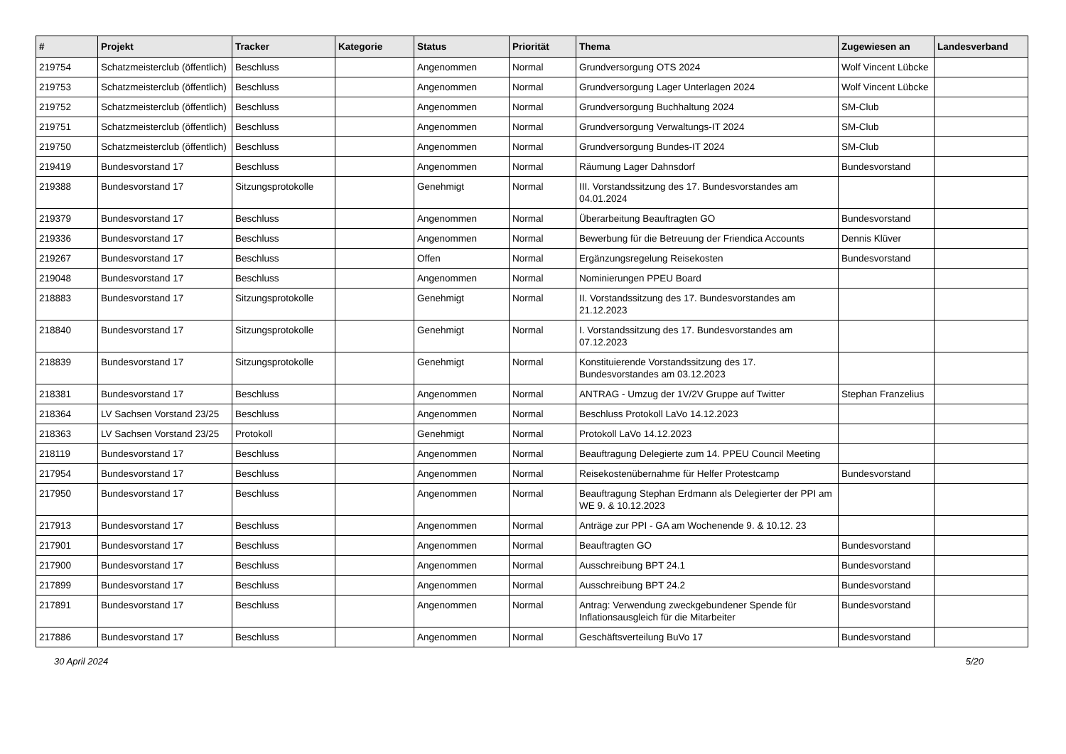| # | Projekt | Tracker | Kategorie | Status | Priorität | Thema | Zugewiesen an | Landesverband |
| --- | --- | --- | --- | --- | --- | --- | --- | --- |
| 219754 | Schatzmeisterclub (öffentlich) | Beschluss | | Angenommen | Normal | Grundversorgung OTS 2024 | Wolf Vincent Lübcke | |
| 219753 | Schatzmeisterclub (öffentlich) | Beschluss | | Angenommen | Normal | Grundversorgung Lager Unterlagen 2024 | Wolf Vincent Lübcke | |
| 219752 | Schatzmeisterclub (öffentlich) | Beschluss | | Angenommen | Normal | Grundversorgung Buchhaltung 2024 | SM-Club | |
| 219751 | Schatzmeisterclub (öffentlich) | Beschluss | | Angenommen | Normal | Grundversorgung Verwaltungs-IT 2024 | SM-Club | |
| 219750 | Schatzmeisterclub (öffentlich) | Beschluss | | Angenommen | Normal | Grundversorgung Bundes-IT 2024 | SM-Club | |
| 219419 | Bundesvorstand 17 | Beschluss | | Angenommen | Normal | Räumung Lager Dahnsdorf | Bundesvorstand | |
| 219388 | Bundesvorstand 17 | Sitzungsprotokolle | | Genehmigt | Normal | III. Vorstandssitzung des 17. Bundesvorstandes am 04.01.2024 | | |
| 219379 | Bundesvorstand 17 | Beschluss | | Angenommen | Normal | Überarbeitung Beauftragten GO | Bundesvorstand | |
| 219336 | Bundesvorstand 17 | Beschluss | | Angenommen | Normal | Bewerbung für die Betreuung der Friendica Accounts | Dennis Klüver | |
| 219267 | Bundesvorstand 17 | Beschluss | | Offen | Normal | Ergänzungsregelung Reisekosten | Bundesvorstand | |
| 219048 | Bundesvorstand 17 | Beschluss | | Angenommen | Normal | Nominierungen PPEU Board | | |
| 218883 | Bundesvorstand 17 | Sitzungsprotokolle | | Genehmigt | Normal | II. Vorstandssitzung des 17. Bundesvorstandes am 21.12.2023 | | |
| 218840 | Bundesvorstand 17 | Sitzungsprotokolle | | Genehmigt | Normal | I. Vorstandssitzung des 17. Bundesvorstandes am 07.12.2023 | | |
| 218839 | Bundesvorstand 17 | Sitzungsprotokolle | | Genehmigt | Normal | Konstituierende Vorstandssitzung des 17. Bundesvorstandes am 03.12.2023 | | |
| 218381 | Bundesvorstand 17 | Beschluss | | Angenommen | Normal | ANTRAG - Umzug der 1V/2V Gruppe auf Twitter | Stephan Franzelius | |
| 218364 | LV Sachsen Vorstand 23/25 | Beschluss | | Angenommen | Normal | Beschluss Protokoll LaVo 14.12.2023 | | |
| 218363 | LV Sachsen Vorstand 23/25 | Protokoll | | Genehmigt | Normal | Protokoll LaVo 14.12.2023 | | |
| 218119 | Bundesvorstand 17 | Beschluss | | Angenommen | Normal | Beauftragung Delegierte zum 14. PPEU Council Meeting | | |
| 217954 | Bundesvorstand 17 | Beschluss | | Angenommen | Normal | Reisekostenübernahme für Helfer Protestcamp | Bundesvorstand | |
| 217950 | Bundesvorstand 17 | Beschluss | | Angenommen | Normal | Beauftragung Stephan Erdmann als Delegierter der PPI am WE 9. & 10.12.2023 | | |
| 217913 | Bundesvorstand 17 | Beschluss | | Angenommen | Normal | Anträge zur PPI - GA am Wochenende 9. & 10.12. 23 | | |
| 217901 | Bundesvorstand 17 | Beschluss | | Angenommen | Normal | Beauftragten GO | Bundesvorstand | |
| 217900 | Bundesvorstand 17 | Beschluss | | Angenommen | Normal | Ausschreibung BPT 24.1 | Bundesvorstand | |
| 217899 | Bundesvorstand 17 | Beschluss | | Angenommen | Normal | Ausschreibung BPT 24.2 | Bundesvorstand | |
| 217891 | Bundesvorstand 17 | Beschluss | | Angenommen | Normal | Antrag: Verwendung zweckgebundener Spende für Inflationsausgleich für die Mitarbeiter | Bundesvorstand | |
| 217886 | Bundesvorstand 17 | Beschluss | | Angenommen | Normal | Geschäftsverteilung BuVo 17 | Bundesvorstand | |
30 April 2024 5/20